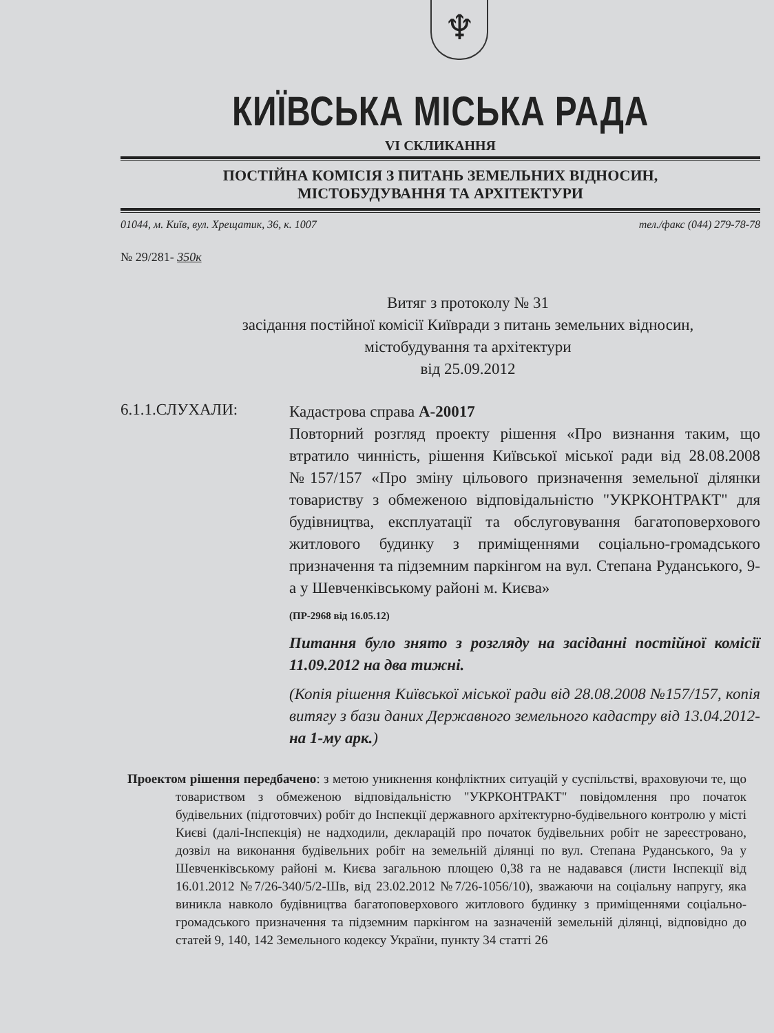♆
КИЇВСЬКА МІСЬКА РАДА
VI СКЛИКАННЯ
ПОСТІЙНА КОМІСІЯ З ПИТАНЬ ЗЕМЕЛЬНИХ ВІДНОСИН,
МІСТОБУДУВАННЯ ТА АРХІТЕКТУРИ
01044, м. Київ, вул. Хрещатик, 36, к. 1007 тел./факс (044) 279-78-78
№ 29/281- 350к
Витяг з протоколу № 31
засідання постійної комісії Київради з питань земельних відносин,
містобудування та архітектури
від 25.09.2012
6.1.1.СЛУХАЛИ:
Кадастрова справа А-20017
Повторний розгляд проекту рішення «Про визнання таким, що втратило чинність, рішення Київської міської ради від 28.08.2008 №157/157 «Про зміну цільового призначення земельної ділянки товариству з обмеженою відповідальністю "УКРКОНТРАКТ" для будівництва, експлуатації та обслуговування багатоповерхового житлового будинку з приміщеннями соціально-громадського призначення та підземним паркінгом на вул. Степана Руданського, 9-а у Шевченківському районі м. Києва»
(ПР-2968 від 16.05.12)
Питання було знято з розгляду на засіданні постійної комісії 11.09.2012 на два тижні.
(Копія рішення Київської міської ради від 28.08.2008 №157/157, копія витягу з бази даних Державного земельного кадастру від 13.04.2012- на 1-му арк.)
Проектом рішення передбачено: з метою уникнення конфліктних ситуацій у суспільстві, враховуючи те, що товариством з обмеженою відповідальністю "УКРКОНТРАКТ" повідомлення про початок будівельних (підготовчих) робіт до Інспекції державного архітектурно-будівельного контролю у місті Києві (далі-Інспекція) не надходили, декларацій про початок будівельних робіт не зареєстровано, дозвіл на виконання будівельних робіт на земельній ділянці по вул. Степана Руданського, 9а у Шевченківському районі м. Києва загальною площею 0,38 га не надавався (листи Інспекції від 16.01.2012 №7/26-340/5/2-Шв, від 23.02.2012 №7/26-1056/10), зважаючи на соціальну напругу, яка виникла навколо будівництва багатоповерхового житлового будинку з приміщеннями соціально-громадського призначення та підземним паркінгом на зазначеній земельній ділянці, відповідно до статей 9, 140, 142 Земельного кодексу України, пункту 34 статті 26